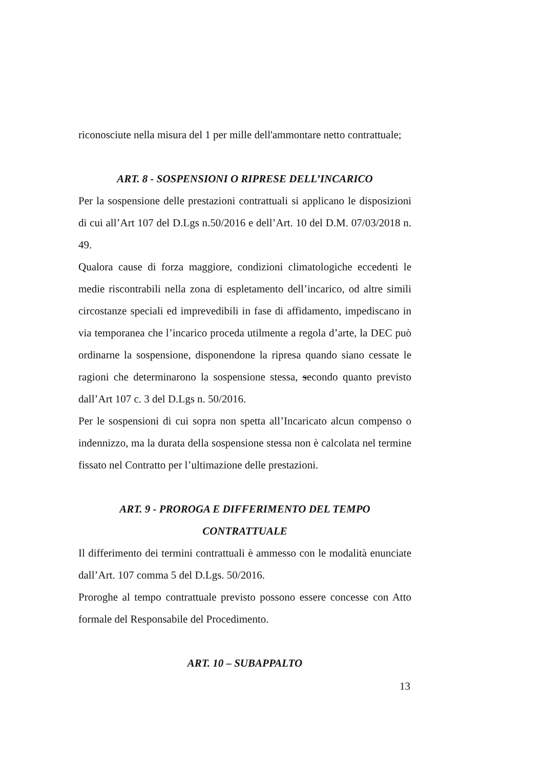riconosciute nella misura del 1 per mille dell'ammontare netto contrattuale;
ART. 8 - SOSPENSIONI O RIPRESE DELL’INCARICO
Per la sospensione delle prestazioni contrattuali si applicano le disposizioni di cui all’Art 107 del D.Lgs n.50/2016 e dell’Art. 10 del D.M. 07/03/2018 n. 49.
Qualora cause di forza maggiore, condizioni climatologiche eccedenti le medie riscontrabili nella zona di espletamento dell’incarico, od altre simili circostanze speciali ed imprevedibili in fase di affidamento, impediscano in via temporanea che l’incarico proceda utilmente a regola d’arte, la DEC può ordinarne la sospensione, disponendone la ripresa quando siano cessate le ragioni che determinarono la sospensione stessa, secondo quanto previsto dall’Art 107 c. 3 del D.Lgs n. 50/2016.
Per le sospensioni di cui sopra non spetta all’Incaricato alcun compenso o indennizzo, ma la durata della sospensione stessa non è calcolata nel termine fissato nel Contratto per l’ultimazione delle prestazioni.
ART. 9 - PROROGA E DIFFERIMENTO DEL TEMPO
CONTRATTUALE
Il differimento dei termini contrattuali è ammesso con le modalità enunciate dall’Art. 107 comma 5 del D.Lgs. 50/2016.
Proroghe al tempo contrattuale previsto possono essere concesse con Atto formale del Responsabile del Procedimento.
ART. 10 – SUBAPPALTO
13